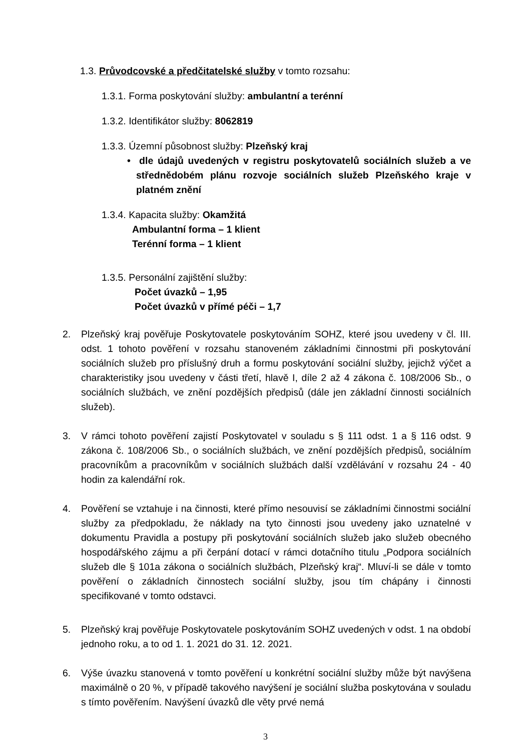1.3. Průvodcovské a předčitatelské služby v tomto rozsahu:
1.3.1. Forma poskytování služby: ambulantní a terénní
1.3.2. Identifikátor služby: 8062819
1.3.3. Územní působnost služby: Plzeňský kraj
• dle údajů uvedených v registru poskytovatelů sociálních služeb a ve střednědobém plánu rozvoje sociálních služeb Plzeňského kraje v platném znění
1.3.4. Kapacita služby: Okamžitá
Ambulantní forma – 1 klient
Terénní forma – 1 klient
1.3.5. Personální zajištění služby:
Počet úvazků – 1,95
Počet úvazků v přímé péči – 1,7
2. Plzeňský kraj pověřuje Poskytovatele poskytováním SOHZ, které jsou uvedeny v čl. III. odst. 1 tohoto pověření v rozsahu stanoveném základními činnostmi při poskytování sociálních služeb pro příslušný druh a formu poskytování sociální služby, jejichž výčet a charakteristiky jsou uvedeny v části třetí, hlavě I, díle 2 až 4 zákona č. 108/2006 Sb., o sociálních službách, ve znění pozdějších předpisů (dále jen základní činnosti sociálních služeb).
3. V rámci tohoto pověření zajistí Poskytovatel v souladu s § 111 odst. 1 a § 116 odst. 9 zákona č. 108/2006 Sb., o sociálních službách, ve znění pozdějších předpisů, sociálním pracovníkům a pracovníkům v sociálních službách další vzdělávání v rozsahu 24 - 40 hodin za kalendářní rok.
4. Pověření se vztahuje i na činnosti, které přímo nesouvisí se základními činnostmi sociální služby za předpokladu, že náklady na tyto činnosti jsou uvedeny jako uznatelné v dokumentu Pravidla a postupy při poskytování sociálních služeb jako služeb obecného hospodářského zájmu a při čerpání dotací v rámci dotačního titulu „Podpora sociálních služeb dle § 101a zákona o sociálních službách, Plzeňský kraj“. Mluví-li se dále v tomto pověření o základních činnostech sociální služby, jsou tím chápány i činnosti specifikované v tomto odstavci.
5. Plzeňský kraj pověřuje Poskytovatele poskytováním SOHZ uvedených v odst. 1 na období jednoho roku, a to od 1. 1. 2021 do 31. 12. 2021.
6. Výše úvazku stanovená v tomto pověření u konkrétní sociální služby může být navýšena maximálně o 20 %, v případě takového navýšení je sociální služba poskytována v souladu s tímto pověřením. Navýšení úvazků dle věty prvé nemá
3